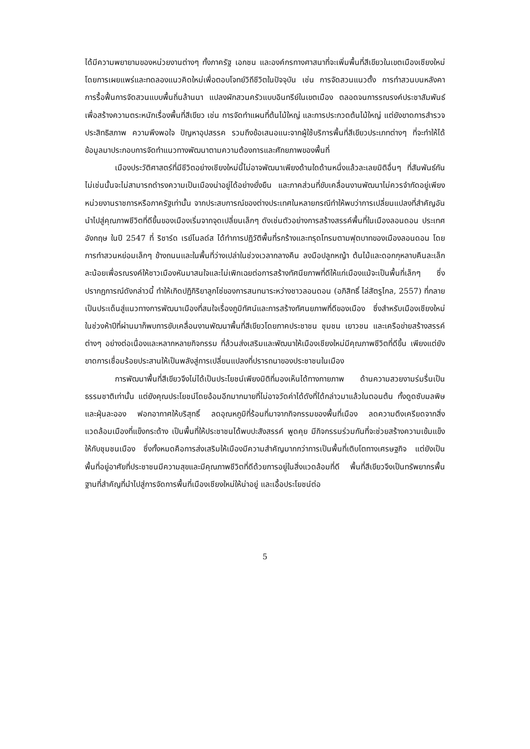ได้มีความพยายามของหน่วยงานต่างๆ ทั้งภาครัฐ เอกชน และองค์กรทางศาสนาที่จะเพิ่มพื้นที่สีเขียวในเขตเมืองเชียงใหม่โดยการเผยแพร่และทดลองแนวคิดใหม่เพื่อตอบโจทย์วิถีชีวิตในปัจจุบัน เช่น การจัดสวนแนวตั้ง การทำสวนบนหลังคา การรื้อฟื้นการจัดสวนแบบพื้นถิ่นล้านนา แปลงผักสวนครัวแบบอินทรีย์ในเขตเมือง ตลอดจนการรณรงค์ประชาสัมพันธ์เพื่อสร้างความตระหนักเรื่องพื้นที่สีเขียว เช่น การจัดทำแผนที่ต้นไม้ใหญ่ และการประกวดต้นไม้ใหญ่ แต่ยังขาดการสำรวจประสิทธิสภาพ ความพึงพอใจ ปัญหาอุปสรรค รวมถึงข้อเสนอแนะจากผู้ใช้บริการพื้นที่สีเขียวประเภทต่างๆ ที่จะทำให้ได้ข้อมูลมาประกอบการจัดทำแนวทางพัฒนาตามความต้องการและศักยภาพของพื้นที่
เมืองประวัติศาสตร์ที่มีชีวิตอย่างเชียงใหม่นี้ไม่อาจพัฒนาเพียงด้านใดด้านหนึ่งแล้วละเลยมิติอื่นๆ ที่สัมพันธ์กัน ไม่เช่นนั้นจะไม่สามารถดำรงความเป็นเมืองน่าอยู่ได้อย่างยั่งยืน และภาคส่วนที่ขับเคลื่อนงานพัฒนาไม่ควรจำกัดอยู่เพียงหน่วยงานราชการหรือภาครัฐเท่านั้น จากประสบการณ์ของต่างประเทศในหลายกรณีทำให้พบว่าการเปลี่ยนแปลงที่สำคัญอันนำไปสู่คุณภาพชีวิตที่ดีขึ้นของเมืองเริ่มจากจุดเปลี่ยนเล็กๆ ดังเช่นตัวอย่างการสร้างสรรค์พื้นที่ในเมืองลอนดอน ประเทศอังกฤษ ในปี 2547 ที่ ริชาร์ด เรย์โนลด์ส ได้ทำการปฏิวัติพื้นที่รกร้างและทรุดโทรมตามฟุตบาทของเมืองลอนดอน โดยการทำสวนหย่อมเล็กๆ ข้างถนนและในพื้นที่ว่างเปล่าในช่วงเวลากลางคืน ลงมือปลูกหญ้า ต้นไม้และดอกกุหลาบคืนละเล็กละน้อยเพื่อรณรงค์ให้ชาวเมืองหันมาสนใจและไม่เพิกเฉยต่อการสร้างทัศนียภาพที่ดีให้แก่เมืองแม้จะเป็นพื้นที่เล็กๆ ซึ่งปรากฏการณ์ดังกล่าวนี้ ทำให้เกิดปฏิกิริยาลูกโซ่ของการสนทนาระหว่างชาวลอนดอน (อภิสิทธิ์ ไล่สัตรูไกล, 2557) ที่กลายเป็นประเด็นสู่แนวทางการพัฒนาเมืองที่สนใจเรื่องภูมิทัศน์และการสร้างทัศนยภาพที่ดีของเมือง ซึ่งสำหรับเมืองเชียงใหม่ในช่วงห้าปีที่ผ่านมาก็พบการขับเคลื่อนงานพัฒนาพื้นที่สีเขียวโดยภาคประชาชน ชุมชน เยาวชน และเครือข่ายสร้างสรรค์ต่างๆ อย่างต่อเนื่องและหลากหลายกิจกรรม ที่ล้วนส่งเสริมและพัฒนาให้เมืองเชียงใหม่มีคุณภาพชีวิตที่ดีขึ้น เพียงแต่ยังขาดการเชื่อมร้อยประสานให้เป็นพลังสู่การเปลี่ยนแปลงที่ปรารถนาของประชาชนในเมือง
การพัฒนาพื้นที่สีเขียวจึงไม่ได้เป็นประโยชน์เพียงมิติที่มองเห็นได้ทางกายภาพ ด้านความสวยงามร่มรื่นเป็นธรรมชาติเท่านั้น แต่ยังคุณประโยชน์โดยอ้อมอีกมากมายที่ไม่อาจวัดค่าได้ดังที่ได้กล่าวมาแล้วในตอนต้น ทั้งดูดซับมลพิษและฝุ่นละออง ฟอกอากาศให้บริสุทธิ์ ลดอุณหภูมิที่ร้อนที่มาจากกิจกรรมของพื้นที่เมือง ลดความตึงเครียดจากสิ่งแวดล้อมเมืองที่แข็งกระด้าง เป็นพื้นที่ให้ประชาชนได้พบปะสังสรรค์ พูดคุย มีกิจกรรมร่วมกันที่จะช่วยสร้างความเข้มแข็งให้กับชุมชนเมือง ซึ่งทั้งหมดคือการส่งเสริมให้เมืองมีความสำคัญมากกว่าการเป็นพื้นที่เติบโตทางเศรษฐกิจ แต่ยังเป็นพื้นที่อยู่อาศัยที่ประชาชนมีความสุขและมีคุณภาพชีวิตที่ดีด้วยการอยู่ในสิ่งแวดล้อมที่ดี พื้นที่สีเขียวจึงเป็นทรัพยากรพื้นฐานที่สำคัญที่นำไปสู่การจัดการพื้นที่เมืองเชียงใหม่ให้น่าอยู่ และเอื้อประโยชน์ต่อ
5